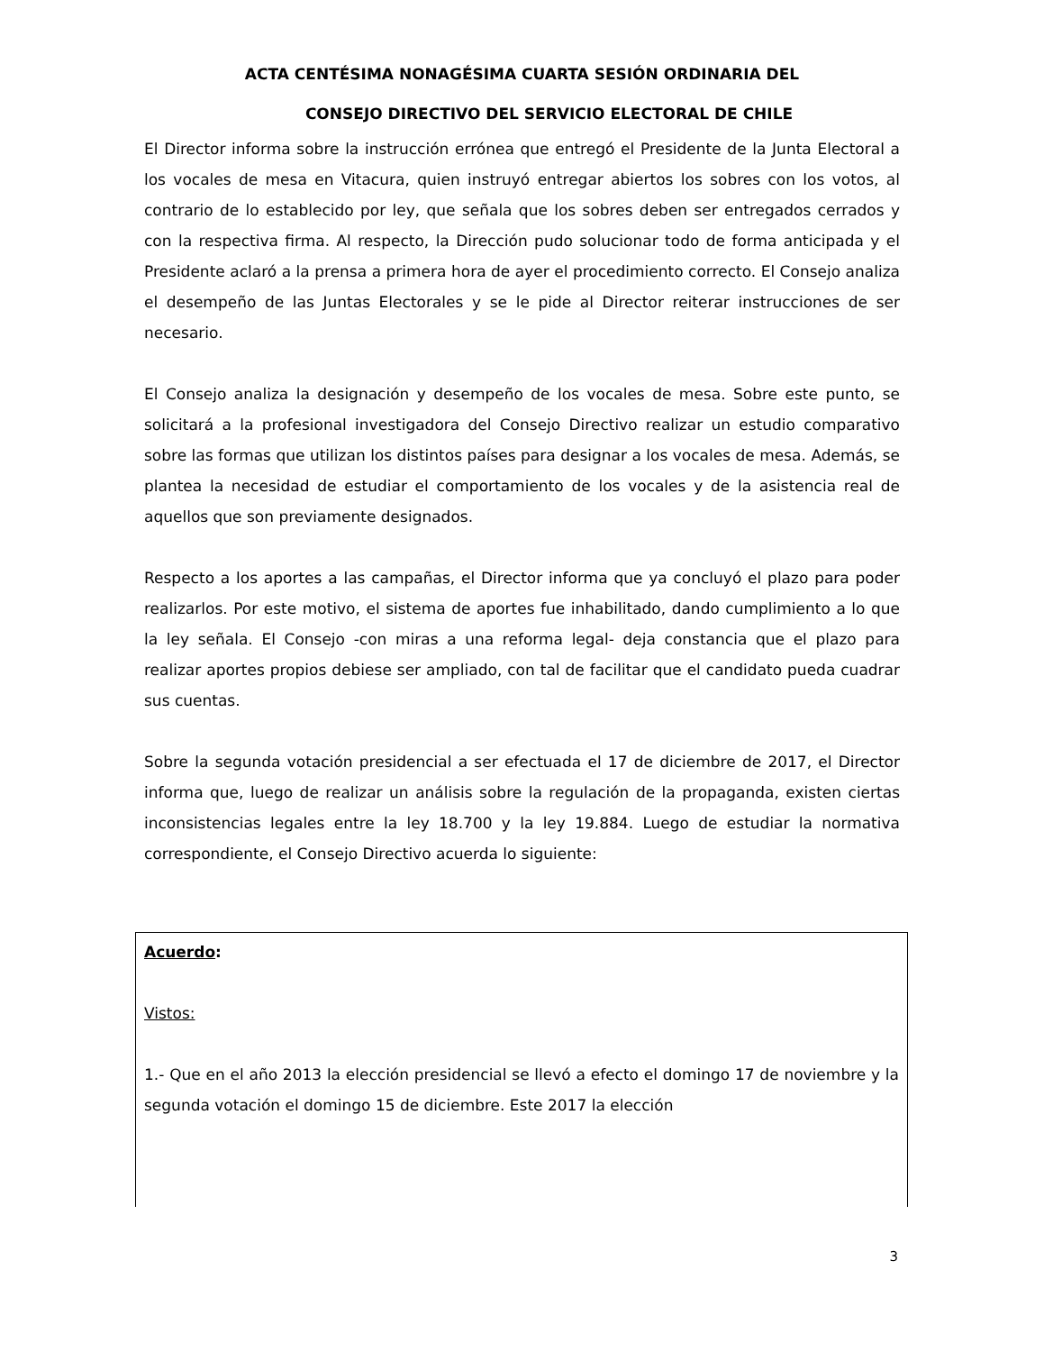ACTA CENTÉSIMA NONAGÉSIMA CUARTA SESIÓN ORDINARIA DEL
CONSEJO DIRECTIVO DEL SERVICIO ELECTORAL DE CHILE
El Director informa sobre la instrucción errónea que entregó el Presidente de la Junta Electoral a los vocales de mesa en Vitacura, quien instruyó entregar abiertos los sobres con los votos, al contrario de lo establecido por ley, que señala que los sobres deben ser entregados cerrados y con la respectiva firma. Al respecto, la Dirección pudo solucionar todo de forma anticipada y el Presidente aclaró a la prensa a primera hora de ayer el procedimiento correcto. El Consejo analiza el desempeño de las Juntas Electorales y se le pide al Director reiterar instrucciones de ser necesario.
El Consejo analiza la designación y desempeño de los vocales de mesa. Sobre este punto, se solicitará a la profesional investigadora del Consejo Directivo realizar un estudio comparativo sobre las formas que utilizan los distintos países para designar a los vocales de mesa. Además, se plantea la necesidad de estudiar el comportamiento de los vocales y de la asistencia real de aquellos que son previamente designados.
Respecto a los aportes a las campañas, el Director informa que ya concluyó el plazo para poder realizarlos. Por este motivo, el sistema de aportes fue inhabilitado, dando cumplimiento a lo que la ley señala. El Consejo -con miras a una reforma legal- deja constancia que el plazo para realizar aportes propios debiese ser ampliado, con tal de facilitar que el candidato pueda cuadrar sus cuentas.
Sobre la segunda votación presidencial a ser efectuada el 17 de diciembre de 2017, el Director informa que, luego de realizar un análisis sobre la regulación de la propaganda, existen ciertas inconsistencias legales entre la ley 18.700 y la ley 19.884. Luego de estudiar la normativa correspondiente, el Consejo Directivo acuerda lo siguiente:
Acuerdo:
Vistos:
1.- Que en el año 2013 la elección presidencial se llevó a efecto el domingo 17 de noviembre y la segunda votación el domingo 15 de diciembre. Este 2017 la elección
3